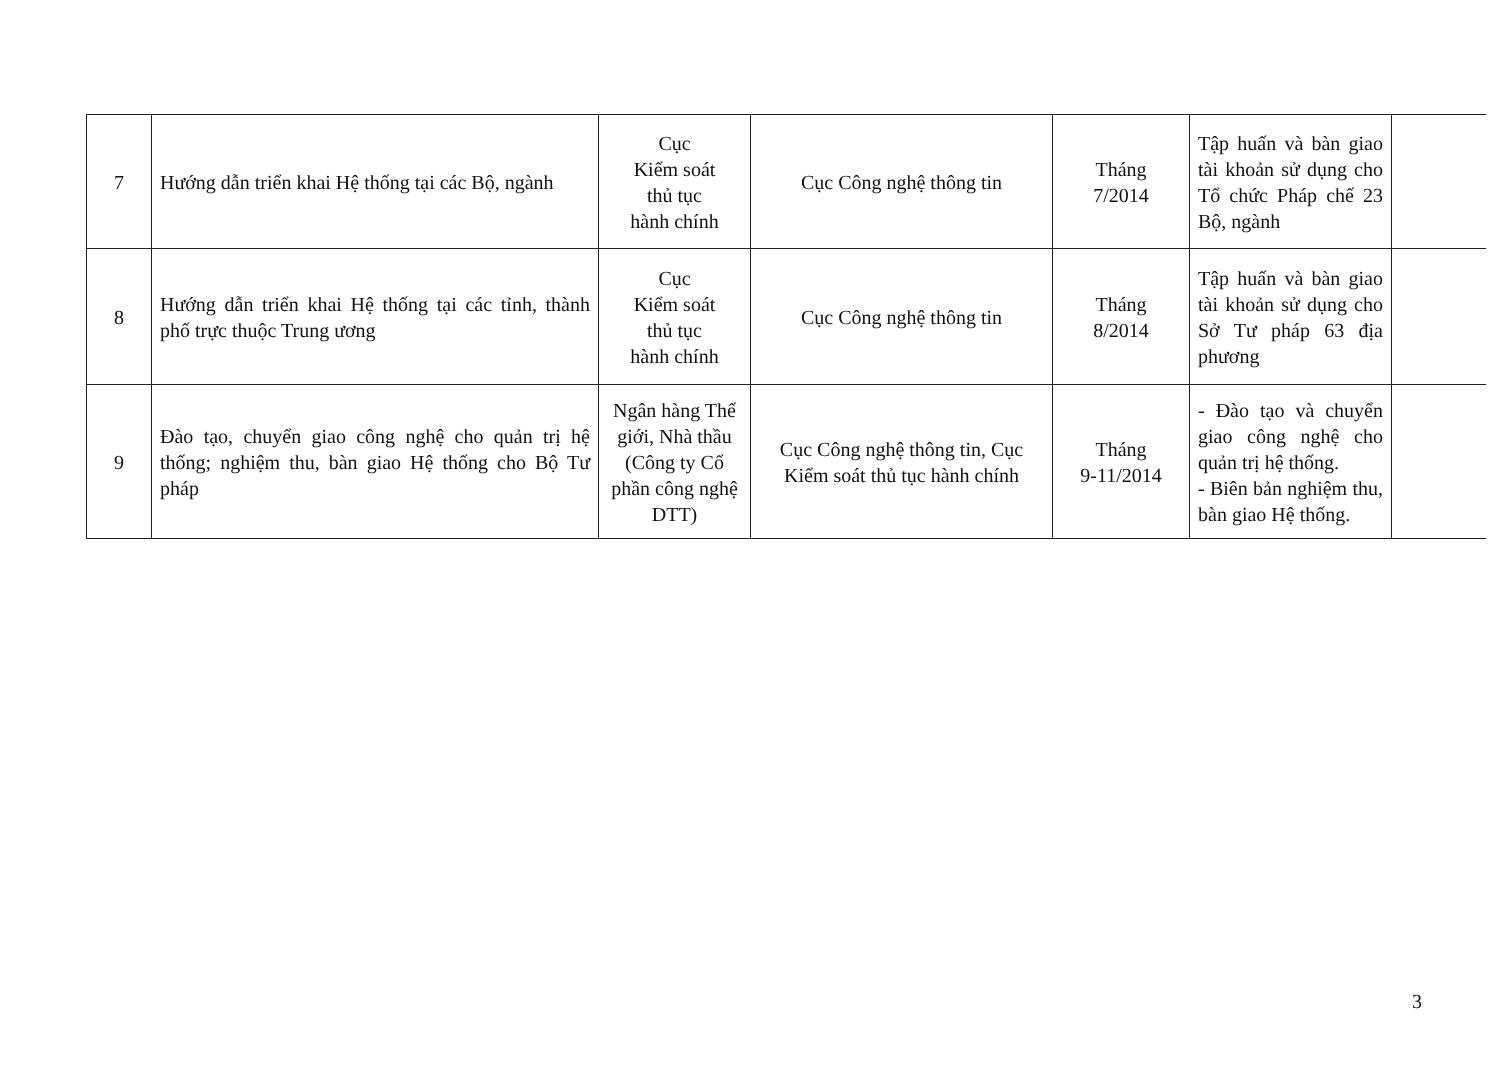| 7 | Hướng dẫn triển khai Hệ thống tại các Bộ, ngành | Cục Kiểm soát thủ tục hành chính | Cục Công nghệ thông tin | Tháng 7/2014 | Tập huấn và bàn giao tài khoản sử dụng cho Tổ chức Pháp chế 23 Bộ, ngành | |
| 8 | Hướng dẫn triển khai Hệ thống tại các tỉnh, thành phố trực thuộc Trung ương | Cục Kiểm soát thủ tục hành chính | Cục Công nghệ thông tin | Tháng 8/2014 | Tập huấn và bàn giao tài khoản sử dụng cho Sở Tư pháp 63 địa phương | |
| 9 | Đào tạo, chuyển giao công nghệ cho quản trị hệ thống; nghiệm thu, bàn giao Hệ thống cho Bộ Tư pháp | Ngân hàng Thế giới, Nhà thầu (Công ty Cổ phần công nghệ DTT) | Cục Công nghệ thông tin, Cục Kiểm soát thủ tục hành chính | Tháng 9-11/2014 | - Đào tạo và chuyển giao công nghệ cho quản trị hệ thống. - Biên bản nghiệm thu, bàn giao Hệ thống. | |
3